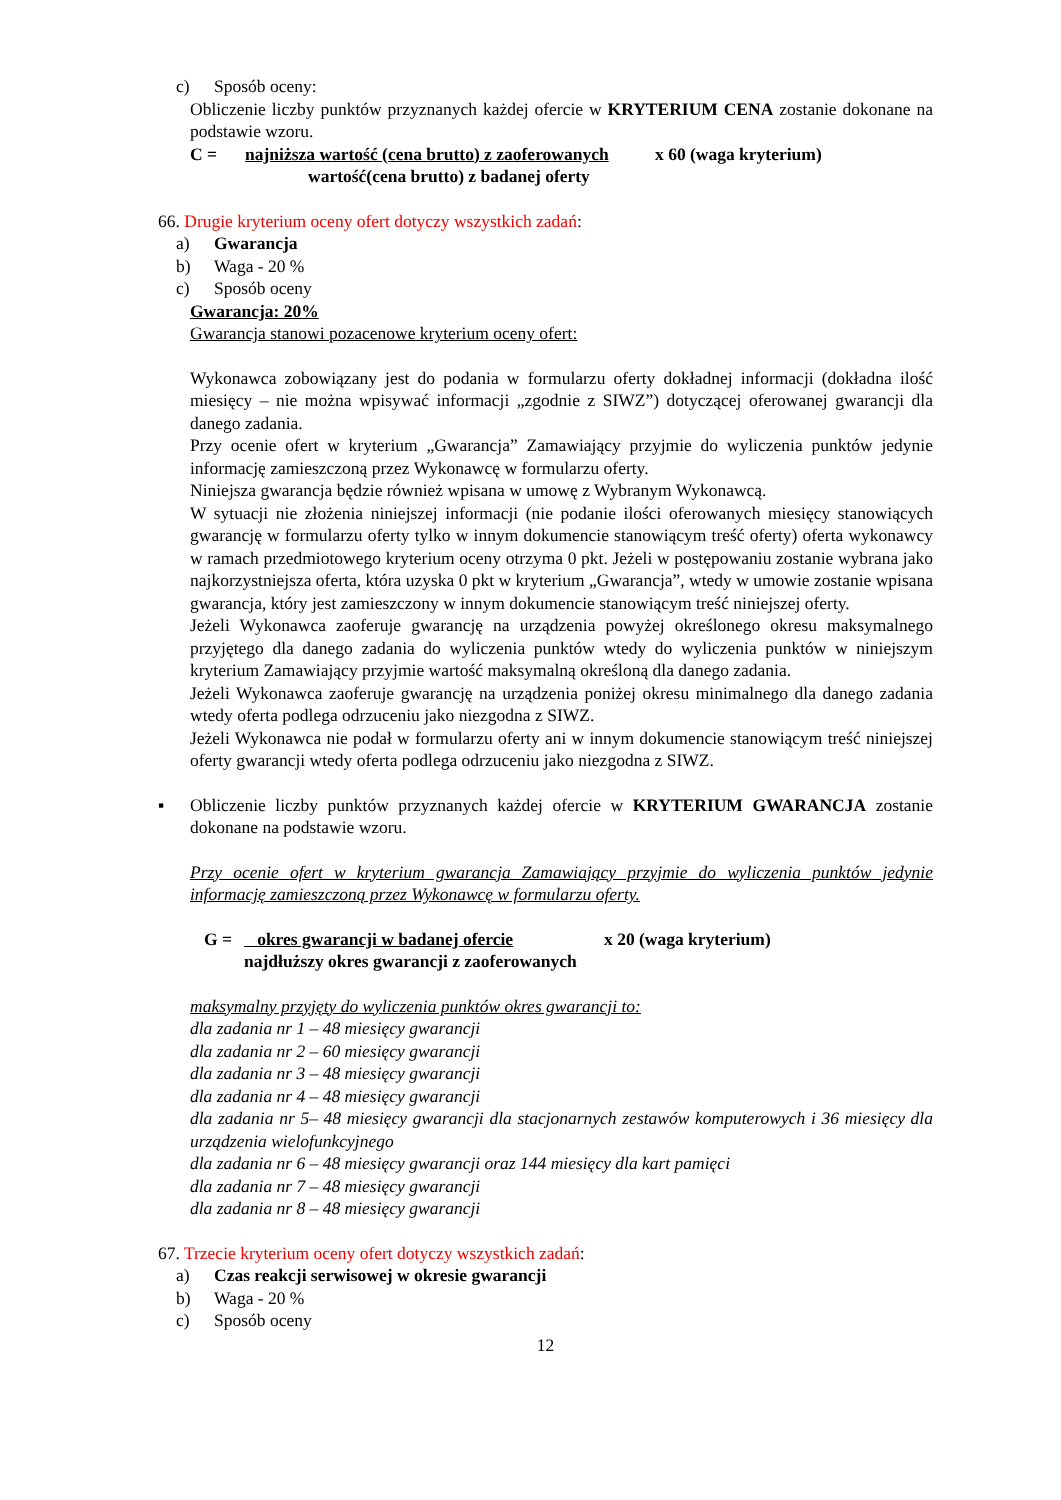c) Sposób oceny:
Obliczenie liczby punktów przyznanych każdej ofercie w KRYTERIUM CENA zostanie dokonane na podstawie wzoru.
C = najniższa wartość (cena brutto) z zaoferowanych x 60 (waga kryterium)
wartość(cena brutto) z badanej oferty
66. Drugie kryterium oceny ofert dotyczy wszystkich zadań:
a) Gwarancja
b) Waga - 20 %
c) Sposób oceny
Gwarancja: 20%
Gwarancja stanowi pozacenowe kryterium oceny ofert:
Wykonawca zobowiązany jest do podania w formularzu oferty dokładnej informacji (dokładna ilość miesięcy – nie można wpisywać informacji „zgodnie z SIWZ”) dotyczącej oferowanej gwarancji dla danego zadania.
Przy ocenie ofert w kryterium „Gwarancja” Zamawiający przyjmie do wyliczenia punktów jedynie informację zamieszczoną przez Wykonawcę w formularzu oferty.
Niniejsza gwarancja będzie również wpisana w umowę z Wybranym Wykonawcą.
W sytuacji nie złożenia niniejszej informacji (nie podanie ilości oferowanych miesięcy stanowiących gwarancję w formularzu oferty tylko w innym dokumencie stanowiącym treść oferty) oferta wykonawcy w ramach przedmiotowego kryterium oceny otrzyma 0 pkt. Jeżeli w postępowaniu zostanie wybrana jako najkorzystniejsza oferta, która uzyska 0 pkt w kryterium „Gwarancja”, wtedy w umowie zostanie wpisana gwarancja, który jest zamieszczony w innym dokumencie stanowiącym treść niniejszej oferty.
Jeżeli Wykonawca zaoferuje gwarancję na urządzenia powyżej określonego okresu maksymalnego przyjętego dla danego zadania do wyliczenia punktów wtedy do wyliczenia punktów w niniejszym kryterium Zamawiający przyjmie wartość maksymalną określoną dla danego zadania.
Jeżeli Wykonawca zaoferuje gwarancję na urządzenia poniżej okresu minimalnego dla danego zadania wtedy oferta podlega odrzuceniu jako niezgodna z SIWZ.
Jeżeli Wykonawca nie podał w formularzu oferty ani w innym dokumencie stanowiącym treść niniejszej oferty gwarancji wtedy oferta podlega odrzuceniu jako niezgodna z SIWZ.
▪ Obliczenie liczby punktów przyznanych każdej ofercie w KRYTERIUM GWARANCJA zostanie dokonane na podstawie wzoru.
Przy ocenie ofert w kryterium gwarancja Zamawiający przyjmie do wyliczenia punktów jedynie informację zamieszczoną przez Wykonawcę w formularzu oferty.
G = okres gwarancji w badanej ofercie x 20 (waga kryterium)
najdłuższy okres gwarancji z zaoferowanych
maksymalny przyjęty do wyliczenia punktów okres gwarancji to:
dla zadania nr 1 – 48 miesięcy gwarancji
dla zadania nr 2 – 60 miesięcy gwarancji
dla zadania nr 3 – 48 miesięcy gwarancji
dla zadania nr 4 – 48 miesięcy gwarancji
dla zadania nr 5– 48 miesięcy gwarancji dla stacjonarnych zestawów komputerowych i 36 miesięcy dla urządzenia wielofunkcyjnego
dla zadania nr 6 – 48 miesięcy gwarancji oraz 144 miesięcy dla kart pamięci
dla zadania nr 7 – 48 miesięcy gwarancji
dla zadania nr 8 – 48 miesięcy gwarancji
67. Trzecie kryterium oceny ofert dotyczy wszystkich zadań:
a) Czas reakcji serwisowej w okresie gwarancji
b) Waga - 20 %
c) Sposób oceny
12